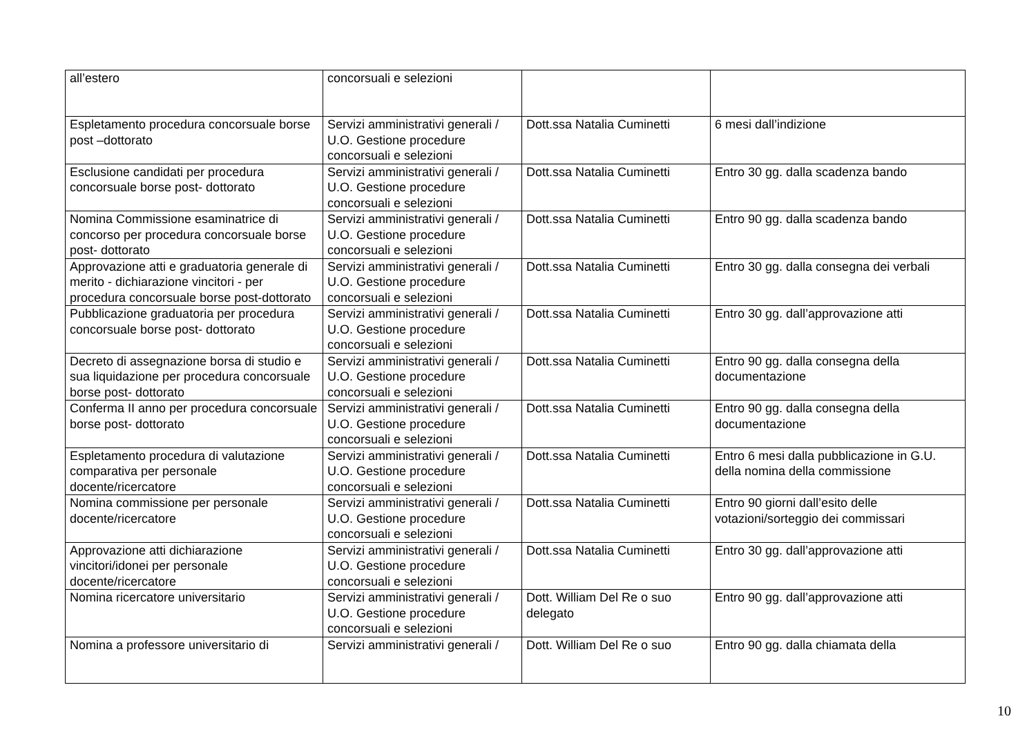| all’estero | concorsuali e selezioni | | |
| Espletamento procedura concorsuale borse post –dottorato | Servizi amministrativi generali / U.O. Gestione procedure concorsuali e selezioni | Dott.ssa Natalia Cuminetti | 6 mesi dall’indizione |
| Esclusione candidati per procedura concorsuale borse post- dottorato | Servizi amministrativi generali / U.O. Gestione procedure concorsuali e selezioni | Dott.ssa Natalia Cuminetti | Entro 30 gg. dalla scadenza bando |
| Nomina Commissione esaminatrice di concorso per procedura concorsuale borse post- dottorato | Servizi amministrativi generali / U.O. Gestione procedure concorsuali e selezioni | Dott.ssa Natalia Cuminetti | Entro 90 gg. dalla scadenza bando |
| Approvazione atti e graduatoria generale di merito - dichiarazione vincitori - per procedura concorsuale borse post-dottorato | Servizi amministrativi generali / U.O. Gestione procedure concorsuali e selezioni | Dott.ssa Natalia Cuminetti | Entro 30 gg. dalla consegna dei verbali |
| Pubblicazione graduatoria per procedura concorsuale borse post- dottorato | Servizi amministrativi generali / U.O. Gestione procedure concorsuali e selezioni | Dott.ssa Natalia Cuminetti | Entro 30 gg. dall’approvazione atti |
| Decreto di assegnazione borsa di studio e sua liquidazione per procedura concorsuale borse post- dottorato | Servizi amministrativi generali / U.O. Gestione procedure concorsuali e selezioni | Dott.ssa Natalia Cuminetti | Entro 90 gg. dalla consegna della documentazione |
| Conferma II anno per procedura concorsuale borse post- dottorato | Servizi amministrativi generali / U.O. Gestione procedure concorsuali e selezioni | Dott.ssa Natalia Cuminetti | Entro 90 gg. dalla consegna della documentazione |
| Espletamento procedura di valutazione comparativa per personale docente/ricercatore | Servizi amministrativi generali / U.O. Gestione procedure concorsuali e selezioni | Dott.ssa Natalia Cuminetti | Entro 6 mesi dalla pubblicazione in G.U. della nomina della commissione |
| Nomina commissione per personale docente/ricercatore | Servizi amministrativi generali / U.O. Gestione procedure concorsuali e selezioni | Dott.ssa Natalia Cuminetti | Entro 90 giorni dall’esito delle votazioni/sorteggio dei commissari |
| Approvazione atti dichiarazione vincitori/idonei per personale docente/ricercatore | Servizi amministrativi generali / U.O. Gestione procedure concorsuali e selezioni | Dott.ssa Natalia Cuminetti | Entro 30 gg. dall’approvazione atti |
| Nomina ricercatore universitario | Servizi amministrativi generali / U.O. Gestione procedure concorsuali e selezioni | Dott. William Del Re o suo delegato | Entro 90 gg. dall’approvazione atti |
| Nomina a professore universitario di | Servizi amministrativi generali / | Dott. William Del Re o suo | Entro 90 gg. dalla chiamata della |
10